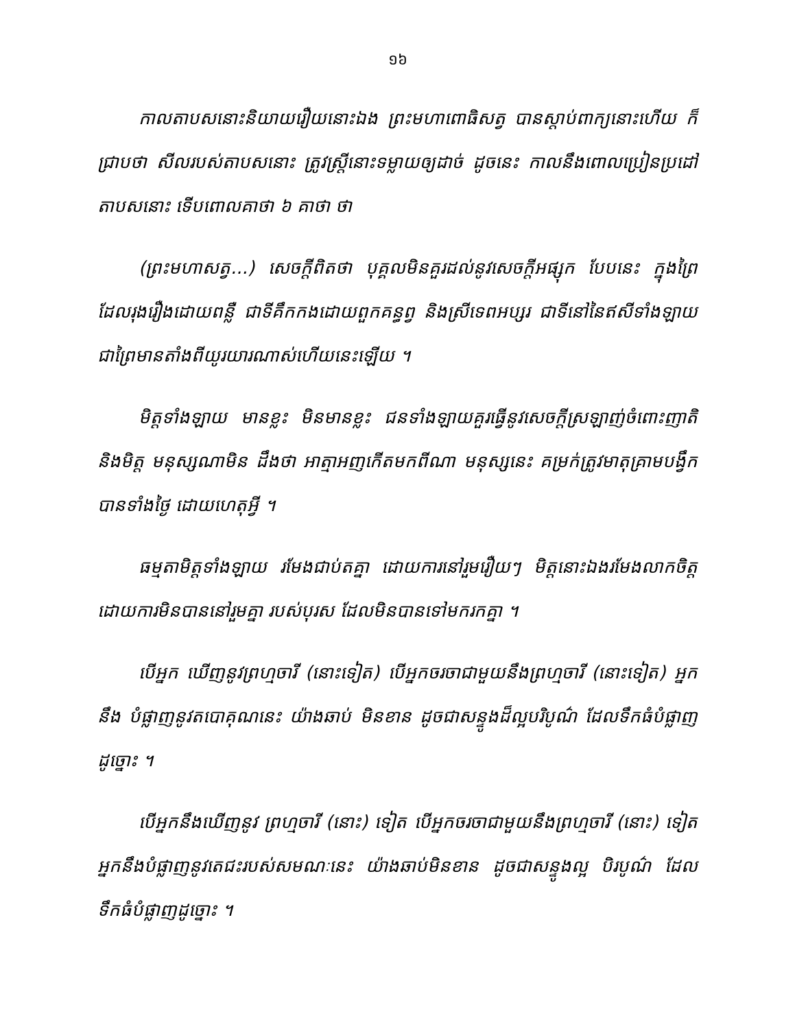១៦
កាលតាបសនោះនិយាយរឿយនោះឯង ព្រះមហាពោធិសត្វ បានស្តាប់ពាក្យនោះហើយ ក៏ជ្រាបថា សីលរបស់តាបសនោះ ត្រូវស្ត្រីនោះទម្លាយឲ្យដាច់ ដូចនេះ កាលនឹងពោលប្រៀនប្រដៅតាបសនោះ ទើបពោលគាថា ៦ គាថា ថា
(ព្រះមហាសត្វ...) សេចក្តីពិតថា បុគ្គលមិនគួរដល់នូវសេចក្តីអផ្សុក បែបនេះ ក្នុងព្រៃដែលរុងរឿងដោយពន្លឺ ជាទីគឹកកងដោយពួកគន្ធព្វ និងស្រីទេពអប្សរ ជាទីនៅនៃឥសីទាំងឡាយ ជាព្រៃមានតាំងពីយូរយារណាស់ហើយនេះឡើយ ។
មិត្តទាំងឡាយ មានខ្លះ មិនមានខ្លះ ជនទាំងឡាយគួរធ្វើនូវសេចក្តីស្រឡាញ់ចំពោះញាតិ និងមិត្ត មនុស្សណាមិន ដឹងថា អាត្មាអញកើតមកពីណា មនុស្សនេះ គម្រក់ត្រូវមាតុគ្រាមបង្វឹកបានទាំងថ្ងៃ ដោយហេតុអ្វី ។
ធម្មតាមិត្តទាំងឡាយ រមែងជាប់តគ្នា ដោយការនៅរួមរឿយៗ មិត្តនោះឯងរមែងលាកចិត្តដោយការមិនបាននៅរួមគ្នា របស់បុរស ដែលមិនបានទៅមករកគ្នា ។
បើអ្នក ឃើញនូវព្រហ្មចារី (នោះទៀត) បើអ្នកចរចាជាមួយនឹងព្រហ្មចារី (នោះទៀត) អ្នកនឹង បំផ្លាញនូវតបោគុណនេះ យ៉ាងឆាប់ មិនខាន ដូចជាសន្ទូងដ៏ល្អបរិបូណ៌ ដែលទឹកធំបំផ្លាញ ដូច្នោះ ។
បើអ្នកនឹងឃើញនូវ ព្រហ្មចារី (នោះ) ទៀត បើអ្នកចរចាជាមួយនឹងព្រហ្មចារី (នោះ) ទៀត អ្នកនឹងបំផ្លាញនូវតេជះរបស់សមណៈនេះ យ៉ាងឆាប់មិនខាន ដូចជាសន្ទូងល្អ បិរបូណ៌ ដែល ទឹកធំបំផ្លាញដូច្នោះ ។